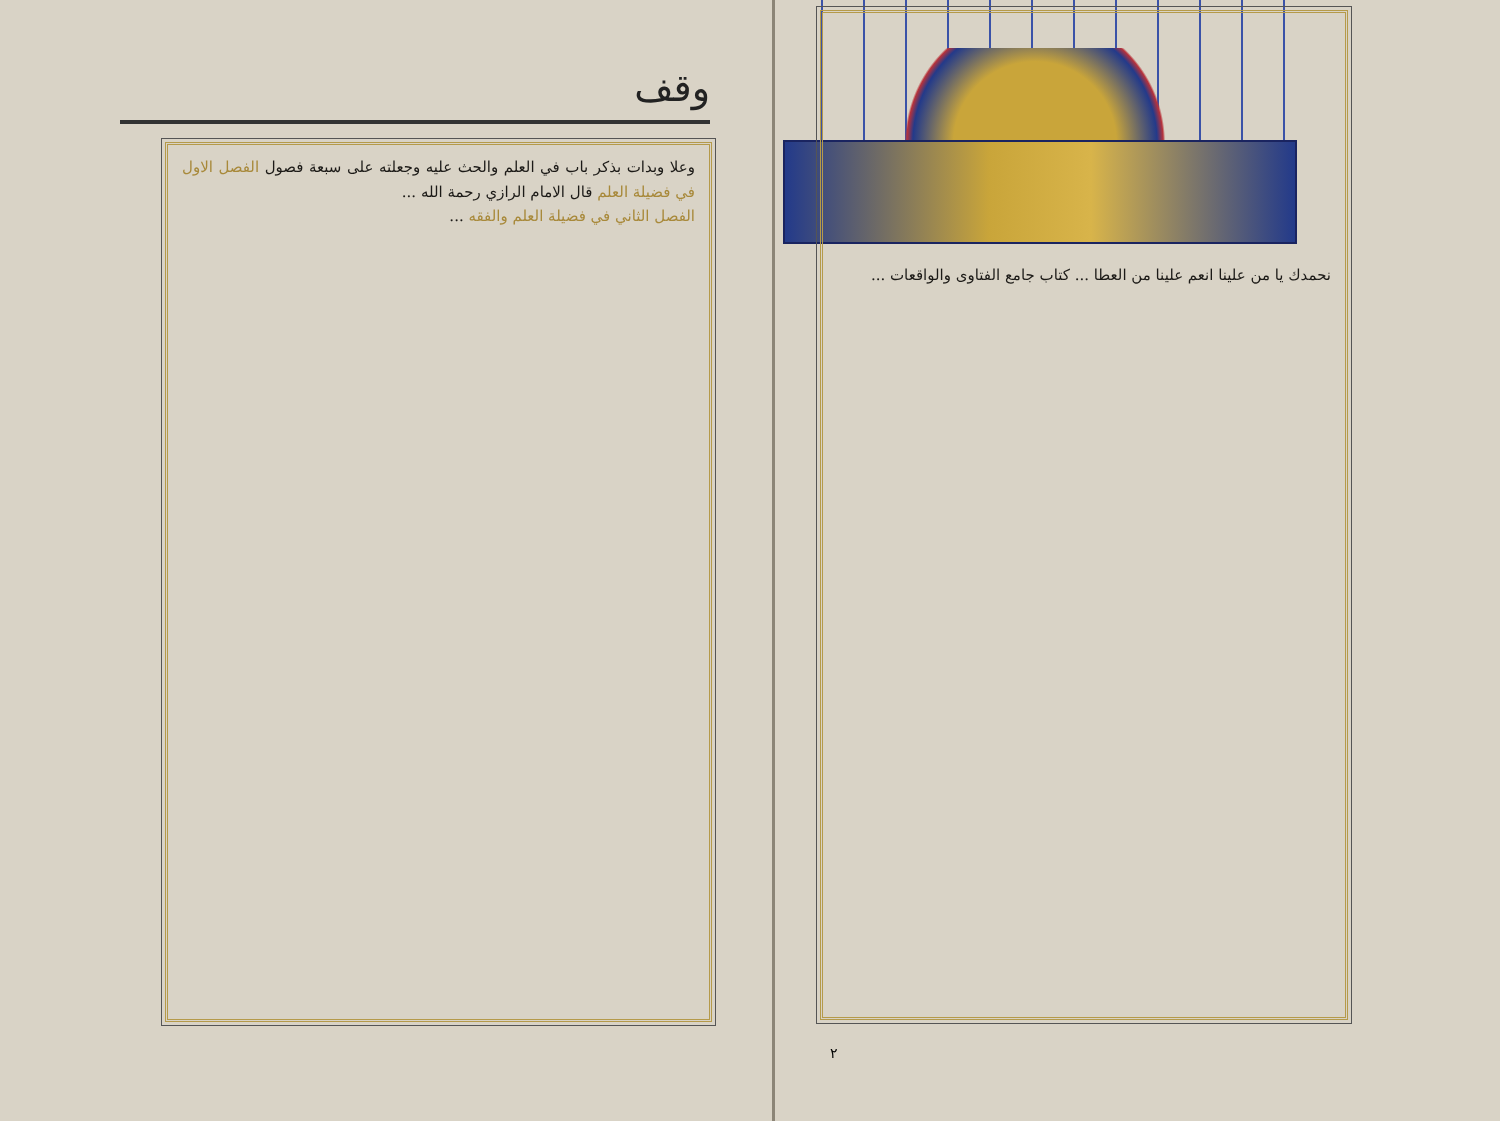وقف
وعلا وبدات بذكر باب في العلم والحث عليه وجعلته على سبعة فصول الفصل الاول في فضيلة العلم قال الامام الرازي رحمة الله ...
الفصل الثاني في فضيلة العلم والفقه ...
نحمدك يا من علينا انعم علينا من العطا ... كتاب جامع الفتاوى والواقعات ...
٢